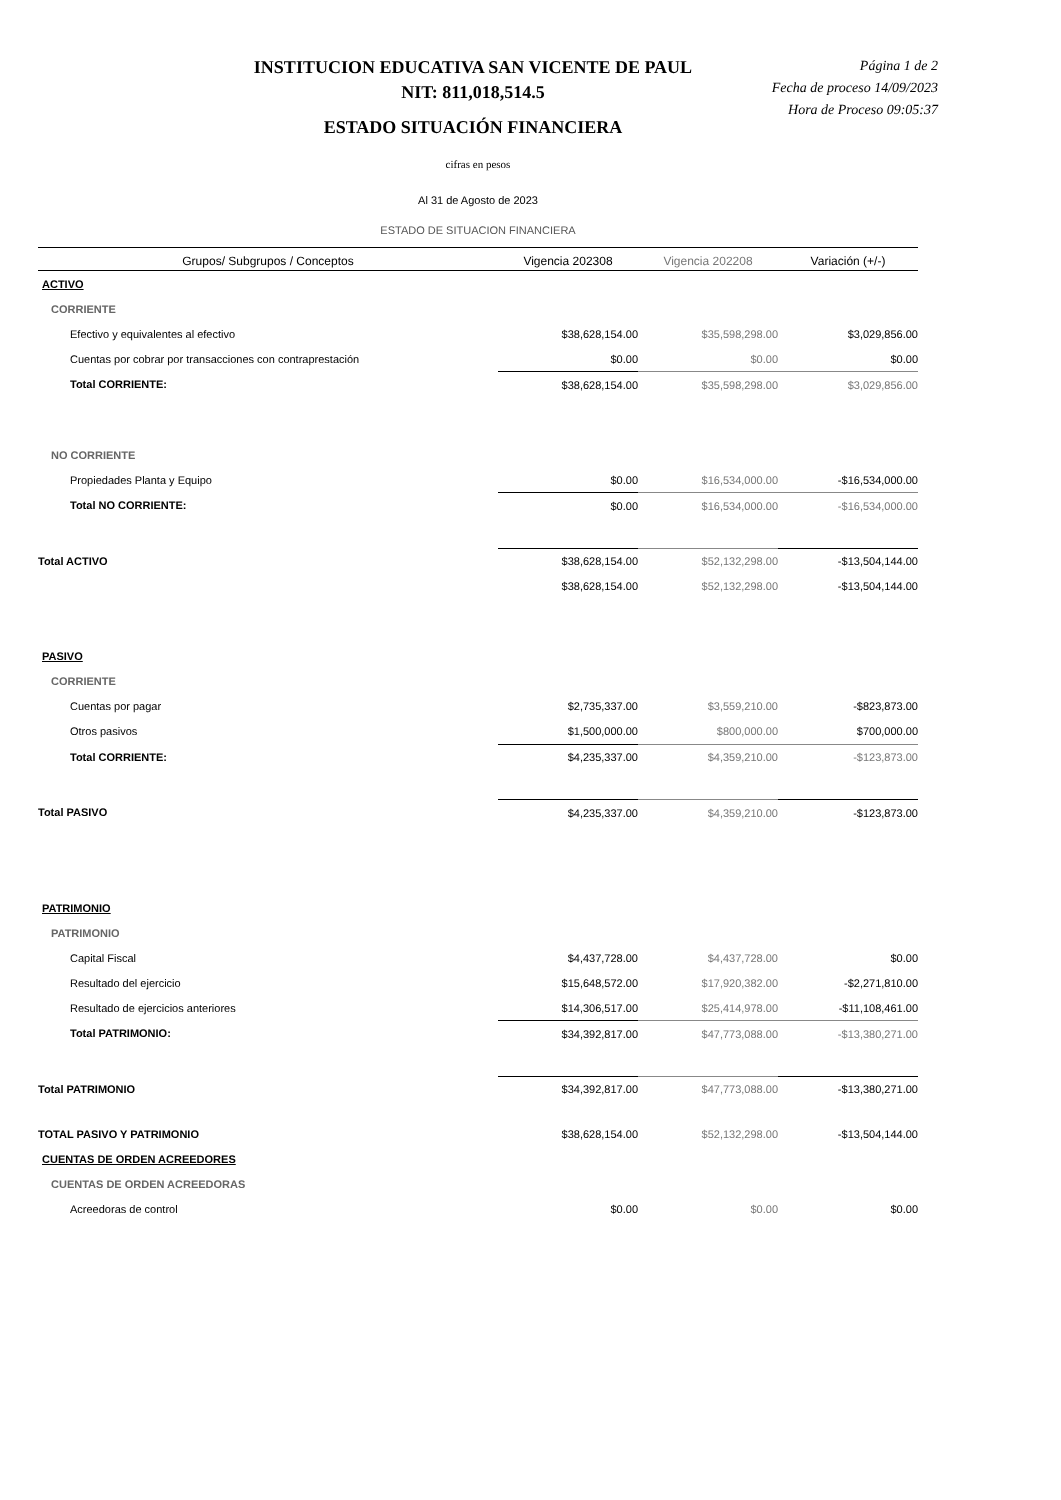INSTITUCION EDUCATIVA SAN VICENTE DE PAUL
NIT: 811,018,514.5
ESTADO SITUACIÓN FINANCIERA
Página 1 de 2
Fecha de proceso 14/09/2023
Hora de Proceso 09:05:37
cifras en pesos
Al 31 de Agosto de 2023
ESTADO DE SITUACION FINANCIERA
| Grupos/ Subgrupos / Conceptos | Vigencia 202308 | Vigencia 202208 | Variación (+/-) |
| --- | --- | --- | --- |
| ACTIVO | | | |
| CORRIENTE | | | |
| Efectivo y equivalentes al efectivo | $38,628,154.00 | $35,598,298.00 | $3,029,856.00 |
| Cuentas por cobrar por transacciones con contraprestación | $0.00 | $0.00 | $0.00 |
| Total CORRIENTE: | $38,628,154.00 | $35,598,298.00 | $3,029,856.00 |
| NO CORRIENTE | | | |
| Propiedades Planta y Equipo | $0.00 | $16,534,000.00 | -$16,534,000.00 |
| Total NO CORRIENTE: | $0.00 | $16,534,000.00 | -$16,534,000.00 |
| Total ACTIVO | $38,628,154.00 | $52,132,298.00 | -$13,504,144.00 |
| | $38,628,154.00 | $52,132,298.00 | -$13,504,144.00 |
| PASIVO | | | |
| CORRIENTE | | | |
| Cuentas por pagar | $2,735,337.00 | $3,559,210.00 | -$823,873.00 |
| Otros pasivos | $1,500,000.00 | $800,000.00 | $700,000.00 |
| Total CORRIENTE: | $4,235,337.00 | $4,359,210.00 | -$123,873.00 |
| Total PASIVO | $4,235,337.00 | $4,359,210.00 | -$123,873.00 |
| PATRIMONIO | | | |
| PATRIMONIO | | | |
| Capital Fiscal | $4,437,728.00 | $4,437,728.00 | $0.00 |
| Resultado del ejercicio | $15,648,572.00 | $17,920,382.00 | -$2,271,810.00 |
| Resultado de ejercicios anteriores | $14,306,517.00 | $25,414,978.00 | -$11,108,461.00 |
| Total PATRIMONIO: | $34,392,817.00 | $47,773,088.00 | -$13,380,271.00 |
| Total PATRIMONIO | $34,392,817.00 | $47,773,088.00 | -$13,380,271.00 |
| TOTAL PASIVO Y PATRIMONIO | $38,628,154.00 | $52,132,298.00 | -$13,504,144.00 |
| CUENTAS DE ORDEN ACREEDORES | | | |
| CUENTAS DE ORDEN ACREEDORAS | | | |
| Acreedoras de control | $0.00 | $0.00 | $0.00 |